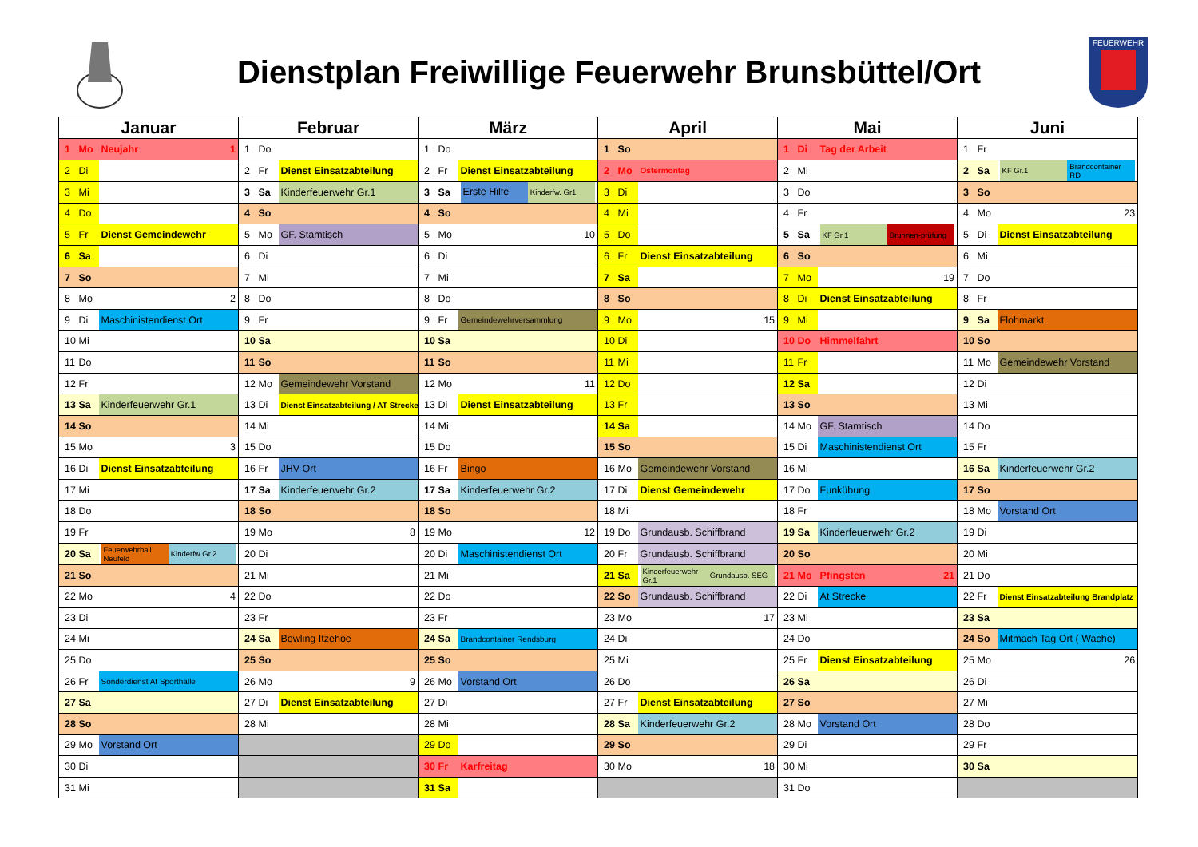Dienstplan Freiwillige Feuerwehr Brunsbüttel/Ort
FEUERWEHR
| Januar | | | Februar | | | März | | | April | | | Mai | | | Juni | | |
| --- | --- | --- | --- | --- | --- | --- | --- | --- | --- | --- | --- | --- | --- | --- | --- | --- | --- |
| 1 | Mo | Neujahr 1 | 1 | Do | | 1 | Do | | 1 | So | | 1 | Di | Tag der Arbeit | 1 | Fr | |
| 2 | Di | | 2 | Fr | Dienst Einsatzabteilung | 2 | Fr | Dienst Einsatzabteilung | 2 | Mo | Ostermontag | 2 | Mi | | 2 | Sa | KF Gr.1 Brandcontainer RD |
| 3 | Mi | | 3 | Sa | Kinderfeuerwehr Gr.1 | 3 | Sa | Erste Hilfe Kinderfw. Gr1 | 3 | Di | | 3 | Do | | 3 | So | |
| 4 | Do | | 4 | So | | 4 | So | | 4 | Mi | | 4 | Fr | | 4 | Mo | 23 |
| 5 | Fr | Dienst Gemeindewehr | 5 | Mo | GF. Stamtisch | 5 | Mo | 10 | 5 | Do | | 5 | Sa | KF Gr.1 Brunnen-prüfung | 5 | Di | Dienst Einsatzabteilung |
| 6 | Sa | | 6 | Di | | 6 | Di | | 6 | Fr | Dienst Einsatzabteilung | 6 | So | | 6 | Mi | |
| 7 | So | | 7 | Mi | | 7 | Mi | | 7 | Sa | | 7 | Mo | 19 | 7 | Do | |
| 8 | Mo | 2 | 8 | Do | | 8 | Do | | 8 | So | | 8 | Di | Dienst Einsatzabteilung | 8 | Fr | |
| 9 | Di | Maschinistendienst Ort | 9 | Fr | | 9 | Fr | Gemeindewehrversammlung | 9 | Mo | 15 | 9 | Mi | | 9 | Sa | Flohmarkt |
| 10 | Mi | | 10 | Sa | | 10 | Sa | | 10 | Di | | 10 | Do | Himmelfahrt | 10 | So | |
| 11 | Do | | 11 | So | | 11 | So | | 11 | Mi | | 11 | Fr | | 11 | Mo | Gemeindewehr Vorstand |
| 12 | Fr | | 12 | Mo | Gemeindewehr Vorstand | 12 | Mo | 11 | 12 | Do | | 12 | Sa | | 12 | Di | |
| 13 | Sa | Kinderfeuerwehr Gr.1 | 13 | Di | Dienst Einsatzabteilung / AT Strecke | 13 | Di | Dienst Einsatzabteilung | 13 | Fr | | 13 | So | | 13 | Mi | |
| 14 | So | | 14 | Mi | | 14 | Mi | | 14 | Sa | | 14 | Mo | GF. Stamtisch | 14 | Do | |
| 15 | Mo | 3 | 15 | Do | | 15 | Do | | 15 | So | | 15 | Di | Maschinistendienst Ort | 15 | Fr | |
| 16 | Di | Dienst Einsatzabteilung | 16 | Fr | JHV Ort | 16 | Fr | Bingo | 16 | Mo | Gemeindewehr Vorstand | 16 | Mi | | 16 | Sa | Kinderfeuerwehr Gr.2 |
| 17 | Mi | | 17 | Sa | Kinderfeuerwehr Gr.2 | 17 | Sa | Kinderfeuerwehr Gr.2 | 17 | Di | Dienst Gemeindewehr | 17 | Do | Funkübung | 17 | So | |
| 18 | Do | | 18 | So | | 18 | So | | 18 | Mi | | 18 | Fr | | 18 | Mo | Vorstand Ort |
| 19 | Fr | | 19 | Mo | 8 | 19 | Mo | 12 | 19 | Do | Grundausb. Schiffbrand | 19 | Sa | Kinderfeuerwehr Gr.2 | 19 | Di | |
| 20 | Sa | Feuerwehrball Neufeld Kinderfw Gr.2 | 20 | Di | | 20 | Di | Maschinistendienst Ort | 20 | Fr | Grundausb. Schiffbrand | 20 | So | | 20 | Mi | |
| 21 | So | | 21 | Mi | | 21 | Mi | | 21 | Sa | Kinderfeuerwehr Gr.1 Grundausb. SEG | 21 | Mo | Pfingsten 21 | 21 | Do | |
| 22 | Mo | 4 | 22 | Do | | 22 | Do | | 22 | So | Grundausb. Schiffbrand | 22 | Di | At Strecke | 22 | Fr | Dienst Einsatzabteilung Brandplatz |
| 23 | Di | | 23 | Fr | | 23 | Fr | | 23 | Mo | 17 | 23 | Mi | | 23 | Sa | |
| 24 | Mi | | 24 | Sa | Bowling Itzehoe | 24 | Sa | Brandcontainer Rendsburg | 24 | Di | | 24 | Do | | 24 | So | Mitmach Tag Ort ( Wache) |
| 25 | Do | | 25 | So | | 25 | So | | 25 | Mi | | 25 | Fr | Dienst Einsatzabteilung | 25 | Mo | 26 |
| 26 | Fr | Sonderdienst At Sporthalle | 26 | Mo | 9 | 26 | Mo | Vorstand Ort | 26 | Do | | 26 | Sa | | 26 | Di | |
| 27 | Sa | | 27 | Di | Dienst Einsatzabteilung | 27 | Di | | 27 | Fr | Dienst Einsatzabteilung | 27 | So | | 27 | Mi | |
| 28 | So | | 28 | Mi | | 28 | Mi | | 28 | Sa | Kinderfeuerwehr Gr.2 | 28 | Mo | Vorstand Ort | 28 | Do | |
| 29 | Mo | Vorstand Ort | | | | 29 | Do | | 29 | So | | 29 | Di | | 29 | Fr | |
| 30 | Di | | | | | 30 | Fr | Karfreitag | 30 | Mo | 18 | 30 | Mi | | 30 | Sa | |
| 31 | Mi | | | | | 31 | Sa | | | | | 31 | Do | | | | |